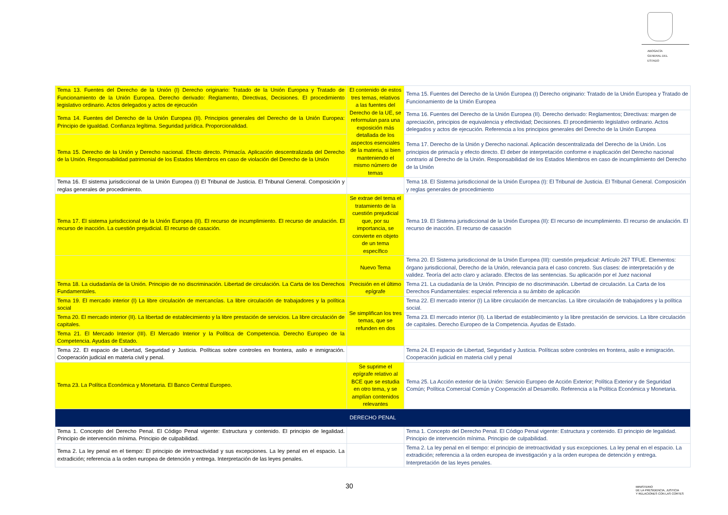ABOGACÍA
GENERAL DEL
ESTADO
| Tema 13. Fuentes del Derecho de la Unión (I) Derecho originario: Tratado de la Unión Europea y Tratado de Funcionamiento de la Unión Europea. Derecho derivado: Reglamento, Directivas, Decisiones. El procedimiento legislativo ordinario. Actos delegados y actos de ejecución | El contenido de estos tres temas, relativos a las fuentes del Derecho de la UE, se reformulan para una exposición más detallada de los aspectos esenciales de la materia, si bien manteniendo el mismo número de temas | Tema 15. Fuentes del Derecho de la Unión Europea (I) Derecho originario: Tratado de la Unión Europea y Tratado de Funcionamiento de la Unión Europea |
| Tema 14. Fuentes del Derecho de la Unión Europea (II). Principios generales del Derecho de la Unión Europea: Principio de igualdad. Confianza legítima. Seguridad jurídica. Proporcionalidad. | | Tema 16. Fuentes del Derecho de la Unión Europea (II). Derecho derivado: Reglamentos; Directivas: margen de apreciación, principios de equivalencia y efectividad; Decisiones. El procedimiento legislativo ordinario. Actos delegados y actos de ejecución. Referencia a los principios generales del Derecho de la Unión Europea |
| Tema 15. Derecho de la Unión y Derecho nacional. Efecto directo. Primacía. Aplicación descentralizada del Derecho de la Unión. Responsabilidad patrimonial de los Estados Miembros en caso de violación del Derecho de la Unión | | Tema 17. Derecho de la Unión y Derecho nacional. Aplicación descentralizada del Derecho de la Unión. Los principios de primacía y efecto directo. El deber de interpretación conforme e inaplicación del Derecho nacional contrario al Derecho de la Unión. Responsabilidad de los Estados Miembros en caso de incumplimiento del Derecho de la Unión |
| Tema 16. El sistema jurisdiccional de la Unión Europea (I) El Tribunal de Justicia. El Tribunal General. Composición y reglas generales de procedimiento. | | Tema 18. El Sistema jurisdiccional de la Unión Europea (I): El Tribunal de Justicia. El Tribunal General. Composición y reglas generales de procedimiento |
| Tema 17. El sistema jurisdiccional de la Unión Europea (II). El recurso de incumplimiento. El recurso de anulación. El recurso de inacción. La cuestión prejudicial. El recurso de casación. | Se extrae del tema el tratamiento de la cuestión prejudicial que, por su importancia, se convierte en objeto de un tema específico | Tema 19. El Sistema jurisdiccional de la Unión Europea (II): El recurso de incumplimiento. El recurso de anulación. El recurso de inacción. El recurso de casación |
| | Nuevo Tema | Tema 20. El Sistema jurisdiccional de la Unión Europea (III): cuestión prejudicial: Artículo 267 TFUE. Elementos: órgano jurisdiccional, Derecho de la Unión, relevancia para el caso concreto. Sus clases: de interpretación y de validez. Teoría del acto claro y aclarado. Efectos de las sentencias. Su aplicación por el Juez nacional |
| Tema 18. La ciudadanía de la Unión. Principio de no discriminación. Libertad de circulación. La Carta de los Derechos Fundamentales. | Precisión en el último epígrafe | Tema 21. La ciudadanía de la Unión. Principio de no discriminación. Libertad de circulación. La Carta de los Derechos Fundamentales: especial referencia a su ámbito de aplicación |
| Tema 19. El mercado interior (I) La libre circulación de mercancías. La libre circulación de trabajadores y la política social | Se simplifican los tres temas, que se refunden en dos | Tema 22. El mercado interior (I) La libre circulación de mercancías. La libre circulación de trabajadores y la política social. |
| Tema 20. El mercado interior (II). La libertad de establecimiento y la libre prestación de servicios. La libre circulación de capitales. | | Tema 23. El mercado interior (II). La libertad de establecimiento y la libre prestación de servicios. La libre circulación de capitales. Derecho Europeo de la Competencia. Ayudas de Estado. |
| Tema 21. El Mercado Interior (III). El Mercado Interior y la Política de Competencia. Derecho Europeo de la Competencia. Ayudas de Estado. | | |
| Tema 22. El espacio de Libertad, Seguridad y Justicia. Políticas sobre controles en frontera, asilo e inmigración. Cooperación judicial en materia civil y penal. | | Tema 24. El espacio de Libertad, Seguridad y Justicia. Políticas sobre controles en frontera, asilo e inmigración. Cooperación judicial en materia civil y penal |
| Tema 23. La Política Económica y Monetaria. El Banco Central Europeo. | Se suprime el epígrafe relativo al BCE que se estudia en otro tema, y se amplían contenidos relevantes | Tema 25. La Acción exterior de la Unión: Servicio Europeo de Acción Exterior; Política Exterior y de Seguridad Común; Política Comercial Común y Cooperación al Desarrollo. Referencia a la Política Económica y Monetaria. |
| DERECHO PENAL | | |
| Tema 1. Concepto del Derecho Penal. El Código Penal vigente: Estructura y contenido. El principio de legalidad. Principio de intervención mínima. Principio de culpabilidad. | | Tema 1. Concepto del Derecho Penal. El Código Penal vigente: Estructura y contenido. El principio de legalidad. Principio de intervención mínima. Principio de culpabilidad. |
| Tema 2. La ley penal en el tiempo: El principio de irretroactividad y sus excepciones. La ley penal en el espacio. La extradición; referencia a la orden europea de detención y entrega. Interpretación de las leyes penales. | | Tema 2. La ley penal en el tiempo: el principio de irretroactividad y sus excepciones. La ley penal en el espacio. La extradición; referencia a la orden europea de investigación y a la orden europea de detención y entrega. Interpretación de las leyes penales. |
30
MINISTERIO
DE LA PRESIDENCIA, JUSTICIA
Y RELACIONES CON LAS CORTES